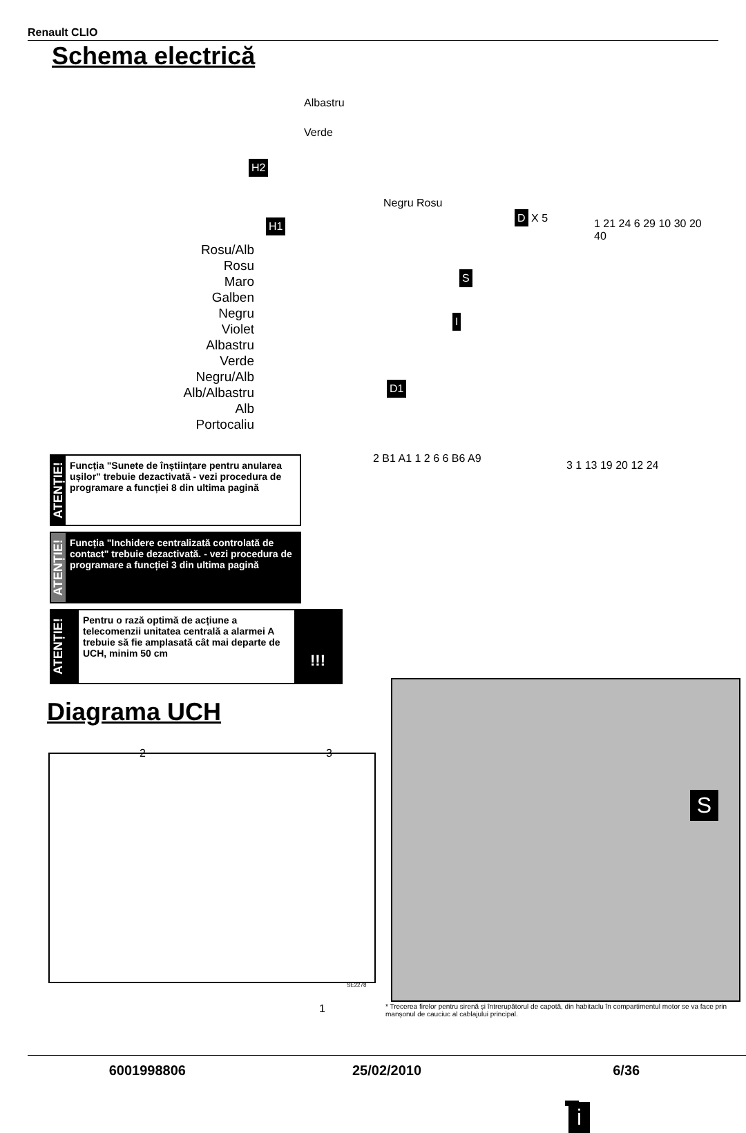Renault CLIO
Schema electrică
Albastru
Verde
H2
H1
Negru Rosu
S
I
D X 5
D1
1 21 24 6 29 10 30 20 40
2 B1 A1 1 2 6 6 B6 A9
3 1 13 19 20 12 24
Rosu/Alb
Rosu
Maro
Galben
Negru
Violet
Albastru
Verde
Negru/Alb
Alb/Albastru
Alb
Portocaliu
ATENȚIE!
Funcția "Sunete de înștiințare pentru anularea ușilor" trebuie dezactivată - vezi procedura de programare a funcției 8 din ultima pagină
ATENȚIE!
Funcția "Inchidere centralizată controlată de contact" trebuie dezactivată. - vezi procedura de programare a funcției 3 din ultima pagină
ATENȚIE!
Pentru o rază optimă de acțiune a telecomenzii unitatea centrală a alarmei A trebuie să fie amplasată cât mai departe de UCH, minim 50 cm
!!!
Diagrama UCH
2 3
1
SE2278
S
i
* Trecerea firelor pentru sirenă și întrerupătorul de capotă, din habitaclu în compartimentul motor se va face prin manșonul de cauciuc al cablajului principal.
6001998806 25/02/2010 6/36